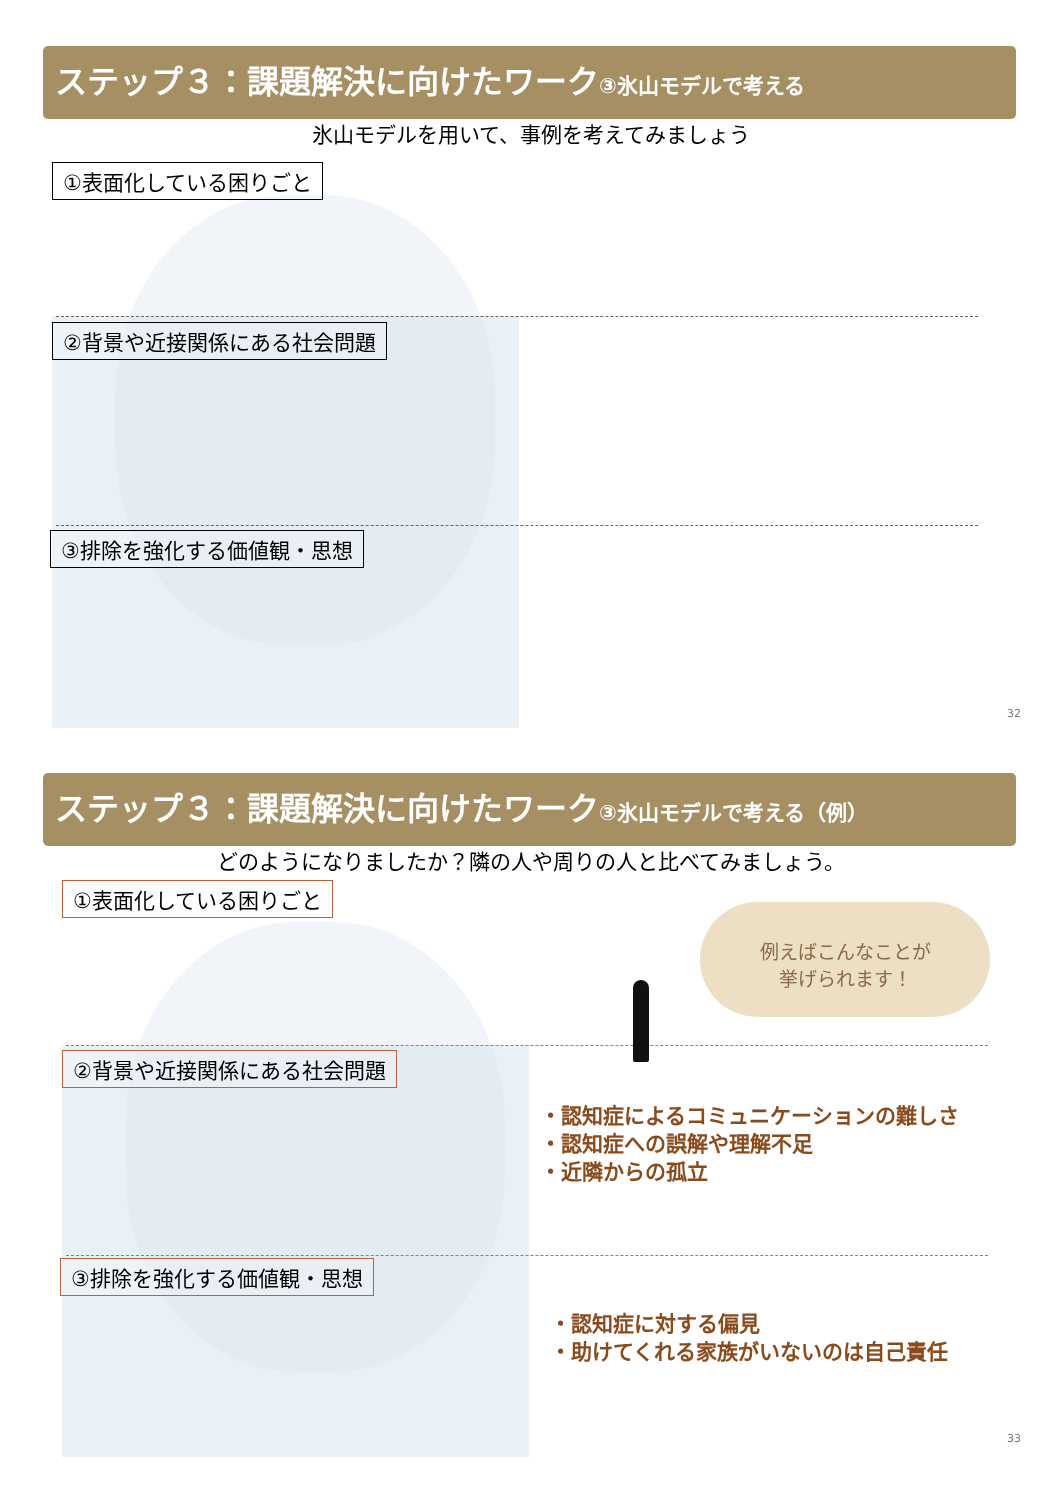ステップ３：課題解決に向けたワーク③氷山モデルで考える
氷山モデルを用いて、事例を考えてみましょう
①表面化している困りごと
②背景や近接関係にある社会問題
③排除を強化する価値観・思想
32
ステップ３：課題解決に向けたワーク③氷山モデルで考える（例）
どのようになりましたか？隣の人や周りの人と比べてみましょう。
①表面化している困りごと
②背景や近接関係にある社会問題
③排除を強化する価値観・思想
例えばこんなことが
挙げられます！
・認知症によるコミュニケーションの難しさ
・認知症への誤解や理解不足
・近隣からの孤立
・認知症に対する偏見
・助けてくれる家族がいないのは自己責任
33